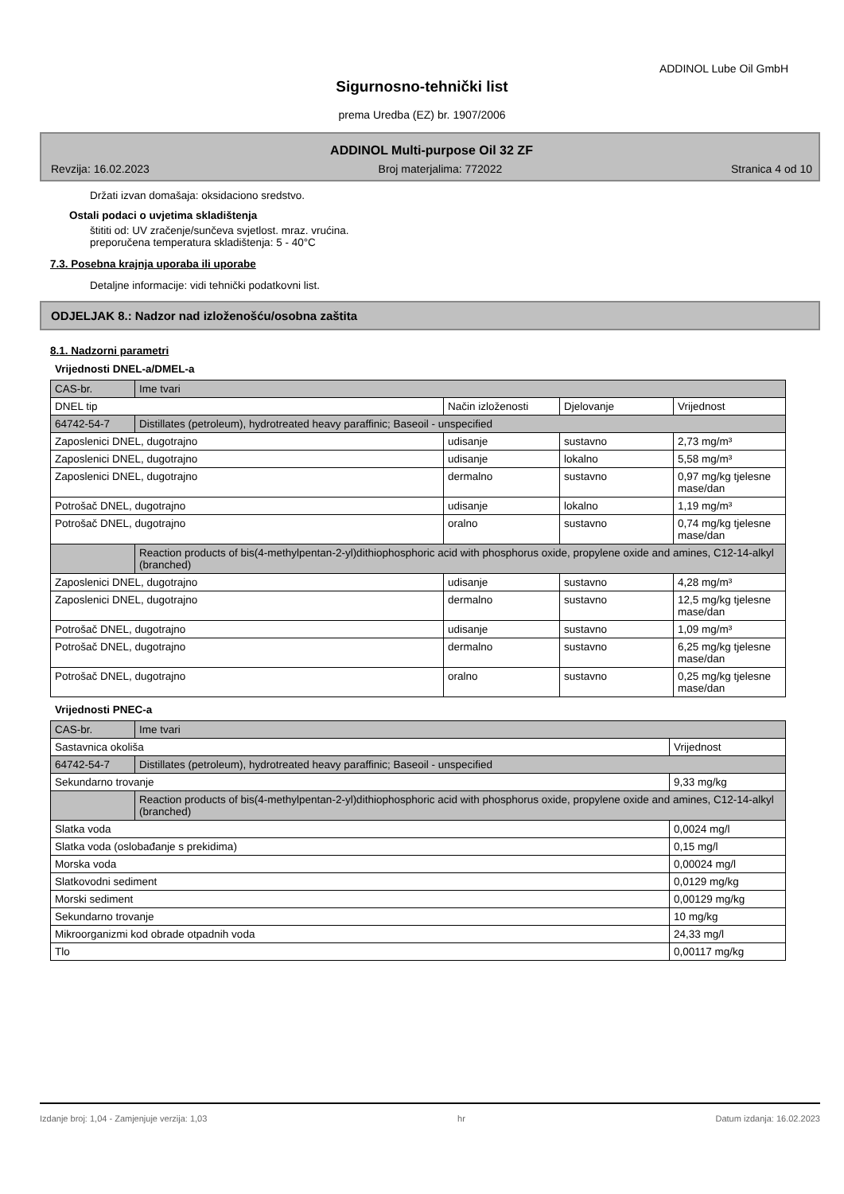ADDINOL Lube Oil GmbH
Sigurnosno-tehnički list
prema Uredba (EZ) br. 1907/2006
ADDINOL Multi-purpose Oil 32 ZF
Revzija: 16.02.2023 Broj materjalima: 772022 Stranica 4 od 10
Držati izvan domašaja: oksidaciono sredstvo.
Ostali podaci o uvjetima skladištenja
štititi od: UV zračenje/sunčeva svjetlost. mraz. vrućina.
preporučena temperatura skladištenja: 5 - 40°C
7.3. Posebna krajnja uporaba ili uporabe
Detaljne informacije: vidi tehnički podatkovni list.
ODJELJAK 8.: Nadzor nad izloženošću/osobna zaštita
8.1. Nadzorni parametri
Vrijednosti DNEL-a/DMEL-a
| CAS-br. | Ime tvari | | | |
| DNEL tip | | Način izloženosti | Djelovanje | Vrijednost |
| 64742-54-7 | Distillates (petroleum), hydrotreated heavy paraffinic; Baseoil - unspecified | | | |
| Zaposlenici DNEL, dugotrajno | | udisanje | sustavno | 2,73 mg/m³ |
| Zaposlenici DNEL, dugotrajno | | udisanje | lokalno | 5,58 mg/m³ |
| Zaposlenici DNEL, dugotrajno | | dermalno | sustavno | 0,97 mg/kg tjelesne mase/dan |
| Potrošač DNEL, dugotrajno | | udisanje | lokalno | 1,19 mg/m³ |
| Potrošač DNEL, dugotrajno | | oralno | sustavno | 0,74 mg/kg tjelesne mase/dan |
| | Reaction products of bis(4-methylpentan-2-yl)dithiophosphoric acid with phosphorus oxide, propylene oxide and amines, C12-14-alkyl (branched) | | | |
| Zaposlenici DNEL, dugotrajno | | udisanje | sustavno | 4,28 mg/m³ |
| Zaposlenici DNEL, dugotrajno | | dermalno | sustavno | 12,5 mg/kg tjelesne mase/dan |
| Potrošač DNEL, dugotrajno | | udisanje | sustavno | 1,09 mg/m³ |
| Potrošač DNEL, dugotrajno | | dermalno | sustavno | 6,25 mg/kg tjelesne mase/dan |
| Potrošač DNEL, dugotrajno | | oralno | sustavno | 0,25 mg/kg tjelesne mase/dan |
Vrijednosti PNEC-a
| CAS-br. | Ime tvari | |
| Sastavnica okoliša | | Vrijednost |
| 64742-54-7 | Distillates (petroleum), hydrotreated heavy paraffinic; Baseoil - unspecified | |
| Sekundarno trovanje | | 9,33 mg/kg |
| | Reaction products of bis(4-methylpentan-2-yl)dithiophosphoric acid with phosphorus oxide, propylene oxide and amines, C12-14-alkyl (branched) | |
| Slatka voda | | 0,0024 mg/l |
| Slatka voda (oslobađanje s prekidima) | | 0,15 mg/l |
| Morska voda | | 0,00024 mg/l |
| Slatkovodni sediment | | 0,0129 mg/kg |
| Morski sediment | | 0,00129 mg/kg |
| Sekundarno trovanje | | 10 mg/kg |
| Mikroorganizmi kod obrade otpadnih voda | | 24,33 mg/l |
| Tlo | | 0,00117 mg/kg |
Izdanje broj: 1,04 - Zamjenjuje verzija: 1,03 hr Datum izdanja: 16.02.2023